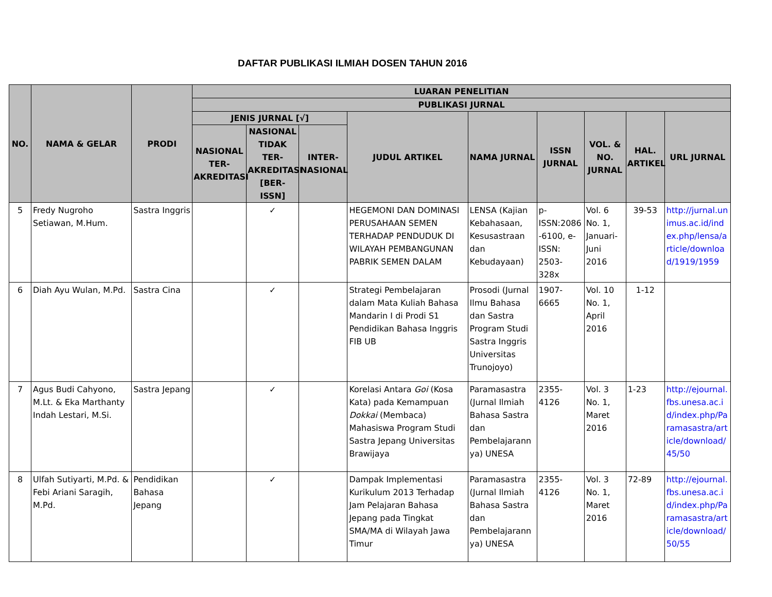DAFTAR PUBLIKASI ILMIAH DOSEN TAHUN 2016
| NO. | NAMA & GELAR | PRODI | LUARAN PENELITIAN | | | | | | | | |
| --- | --- | --- | --- | --- | --- | --- | --- | --- | --- | --- | --- |
| | | | PUBLIKASI JURNAL | | | | | | | | |
| | | | JENIS JURNAL [√] | | | JUDUL ARTIKEL | NAMA JURNAL | ISSN JURNAL | VOL. & NO. JURNAL | HAL. ARTIKEL | URL JURNAL |
| | | | NASIONAL TER-AKREDITASI | NASIONAL TIDAK TER-AKREDITASI [BER-ISSN] | INTER-NASIONAL | | | | | | |
| 5 | Fredy Nugroho Setiawan, M.Hum. | Sastra Inggris | | ✓ | | HEGEMONI DAN DOMINASI PERUSAHAAN SEMEN TERHADAP PENDUDUK DI WILAYAH PEMBANGUNAN PABRIK SEMEN DALAM | LENSA (Kajian Kebahasaan, Kesusastraan dan Kebudayaan) | p-ISSN:2086-6100, e-ISSN: 2503-328x | Vol. 6 No. 1, Januari-Juni 2016 | 39-53 | http://jurnal.unimus.ac.id/index.php/lensa/article/download/1919/1959 |
| 6 | Diah Ayu Wulan, M.Pd. | Sastra Cina | | ✓ | | Strategi Pembelajaran dalam Mata Kuliah Bahasa Mandarin I di Prodi S1 Pendidikan Bahasa Inggris FIB UB | Prosodi (Jurnal Ilmu Bahasa dan Sastra Program Studi Sastra Inggris Universitas Trunojoyo) | 1907-6665 | Vol. 10 No. 1, April 2016 | 1-12 | |
| 7 | Agus Budi Cahyono, M.Lt. & Eka Marthanty Indah Lestari, M.Si. | Sastra Jepang | | ✓ | | Korelasi Antara Goi (Kosa Kata) pada Kemampuan Dokkai (Membaca) Mahasiswa Program Studi Sastra Jepang Universitas Brawijaya | Paramasastra (Jurnal Ilmiah Bahasa Sastra dan Pembelajarannya) UNESA | 2355-4126 | Vol. 3 No. 1, Maret 2016 | 1-23 | http://ejournal.fbs.unesa.ac.id/index.php/Paramasastra/article/download/45/50 |
| 8 | Ulfah Sutiyarti, M.Pd. & Febi Ariani Saragih, M.Pd. | Pendidikan Bahasa Jepang | | ✓ | | Dampak Implementasi Kurikulum 2013 Terhadap Jam Pelajaran Bahasa Jepang pada Tingkat SMA/MA di Wilayah Jawa Timur | Paramasastra (Jurnal Ilmiah Bahasa Sastra dan Pembelajarannya) UNESA | 2355-4126 | Vol. 3 No. 1, Maret 2016 | 72-89 | http://ejournal.fbs.unesa.ac.id/index.php/Paramasastra/article/download/50/55 |